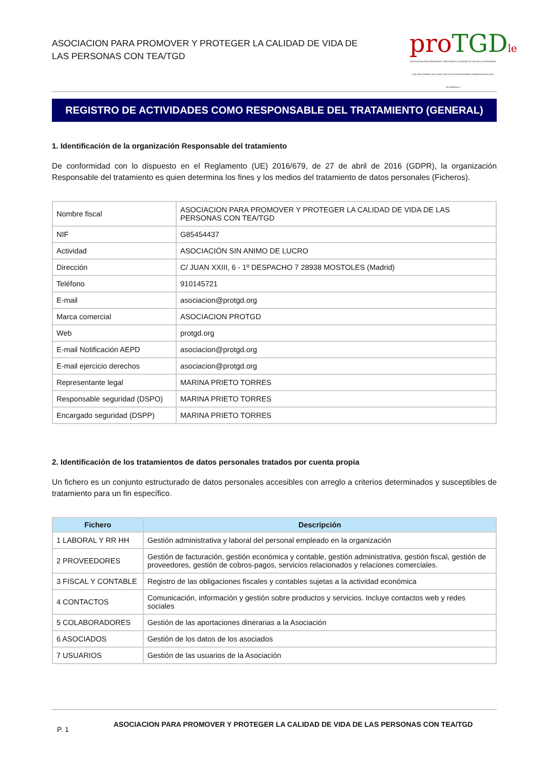ASOCIACION PARA PROMOVER Y PROTEGER LA CALIDAD DE VIDA DE
LAS PERSONAS CON TEA/TGD
pro TGD le
ASOCIACIÓN PARA PROMOVER Y PROTEGER LA CALIDAD DE VIDA DE LAS PERSONAS CON TRASTORNOS DEL ESPECTRO AUTISTA/TRASTORNOS GENERALIZADOS DEL DESARROLLO
REGISTRO DE ACTIVIDADES COMO RESPONSABLE DEL TRATAMIENTO (GENERAL)
1. Identificación de la organización Responsable del tratamiento
De conformidad con lo dispuesto en el Reglamento (UE) 2016/679, de 27 de abril de 2016 (GDPR), la organización Responsable del tratamiento es quien determina los fines y los medios del tratamiento de datos personales (Ficheros).
| Nombre fiscal | ASOCIACION PARA PROMOVER Y PROTEGER LA CALIDAD DE VIDA DE LAS PERSONAS CON TEA/TGD |
| NIF | G85454437 |
| Actividad | ASOCIACIÓN SIN ANIMO DE LUCRO |
| Dirección | C/ JUAN XXIII, 6 - 1º DESPACHO 7 28938 MOSTOLES (Madrid) |
| Teléfono | 910145721 |
| E-mail | asociacion@protgd.org |
| Marca comercial | ASOCIACION PROTGD |
| Web | protgd.org |
| E-mail Notificación AEPD | asociacion@protgd.org |
| E-mail ejercicio derechos | asociacion@protgd.org |
| Representante legal | MARINA PRIETO TORRES |
| Responsable seguridad (DSPO) | MARINA PRIETO TORRES |
| Encargado seguridad (DSPP) | MARINA PRIETO TORRES |
2. Identificación de los tratamientos de datos personales tratados por cuenta propia
Un fichero es un conjunto estructurado de datos personales accesibles con arreglo a criterios determinados y susceptibles de tratamiento para un fin específico.
| Fichero | Descripción |
| --- | --- |
| 1 LABORAL Y RR HH | Gestión administrativa y laboral del personal empleado en la organización |
| 2 PROVEEDORES | Gestión de facturación, gestión económica y contable, gestión administrativa, gestión fiscal, gestión de proveedores, gestión de cobros-pagos, servicios relacionados y relaciones comerciales. |
| 3 FISCAL Y CONTABLE | Registro de las obligaciones fiscales y contables sujetas a la actividad económica |
| 4 CONTACTOS | Comunicación, información y gestión sobre productos y servicios. Incluye contactos web y redes sociales |
| 5 COLABORADORES | Gestión de las aportaciones dinerarias a la Asociación |
| 6 ASOCIADOS | Gestión de los datos de los asociados |
| 7 USUARIOS | Gestión de las usuarios de la Asociación |
P. 1
ASOCIACION PARA PROMOVER Y PROTEGER LA CALIDAD DE VIDA DE LAS PERSONAS CON TEA/TGD